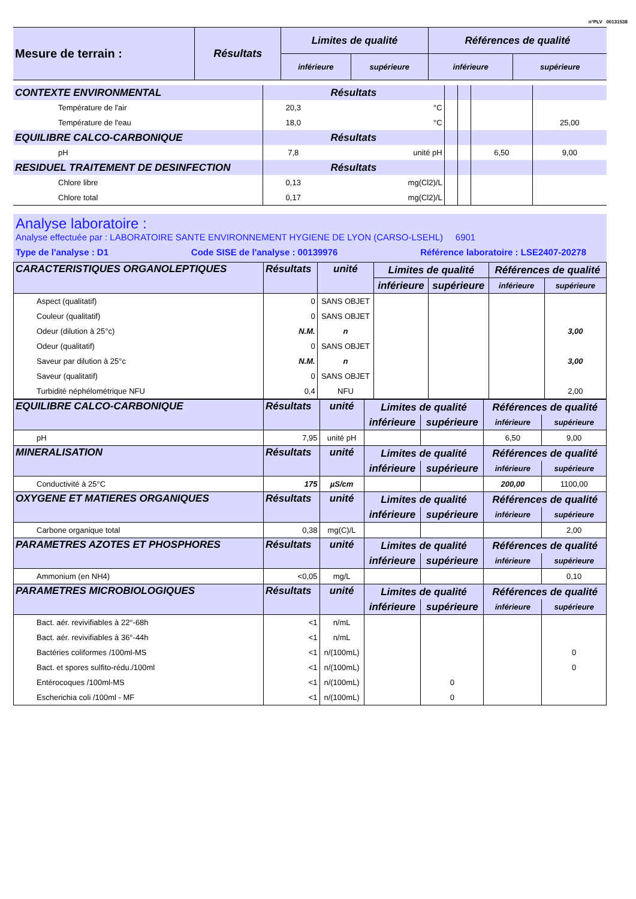n°PLV 00131538
| Mesure de terrain : | Résultats | Limites de qualité | | Références de qualité | |
| --- | --- | --- | --- | --- | --- |
| | | inférieure | supérieure | inférieure | supérieure |
| CONTEXTE ENVIRONMENTAL | Résultats | | | | | |
| Température de l'air | 20,3 | °C | | | | |
| Température de l'eau | 18,0 | °C | | | | 25,00 |
| EQUILIBRE CALCO-CARBONIQUE | Résultats | | | | | |
| pH | 7,8 | unité pH | | | 6,50 | 9,00 |
| RESIDUEL TRAITEMENT DE DESINFECTION | Résultats | | | | | |
| Chlore libre | 0,13 | mg(Cl2)/L | | | | |
| Chlore total | 0,17 | mg(Cl2)/L | | | | |
Analyse laboratoire :
Analyse effectuée par : LABORATOIRE SANTE ENVIRONNEMENT HYGIENE DE LYON (CARSO-LSEHL) 6901
Type de l'analyse : D1 Code SISE de l'analyse : 00139976 Référence laboratoire : LSE2407-20278
| CARACTERISTIQUES ORGANOLEPTIQUES | Résultats | unité | Limites de qualité | | Références de qualité | |
| | | | inférieure | supérieure | inférieure | supérieure |
| Aspect (qualitatif) | 0 | SANS OBJET | | | | |
| Couleur (qualitatif) | 0 | SANS OBJET | | | | |
| Odeur (dilution à 25°c) | N.M. | n | | | | 3,00 |
| Odeur (qualitatif) | 0 | SANS OBJET | | | | |
| Saveur par dilution à 25°c | N.M. | n | | | | 3,00 |
| Saveur (qualitatif) | 0 | SANS OBJET | | | | |
| Turbidité néphélométrique NFU | 0,4 | NFU | | | | 2,00 |
| EQUILIBRE CALCO-CARBONIQUE | Résultats | unité | Limites de qualité | | Références de qualité | |
| | | | inférieure | supérieure | inférieure | supérieure |
| pH | 7,95 | unité pH | | | 6,50 | 9,00 |
| MINERALISATION | Résultats | unité | Limites de qualité | | Références de qualité | |
| | | | inférieure | supérieure | inférieure | supérieure |
| Conductivité à 25°C | 175 | µS/cm | | | 200,00 | 1100,00 |
| OXYGENE ET MATIERES ORGANIQUES | Résultats | unité | Limites de qualité | | Références de qualité | |
| | | | inférieure | supérieure | inférieure | supérieure |
| Carbone organique total | 0,38 | mg(C)/L | | | | 2,00 |
| PARAMETRES AZOTES ET PHOSPHORES | Résultats | unité | Limites de qualité | | Références de qualité | |
| | | | inférieure | supérieure | inférieure | supérieure |
| Ammonium (en NH4) | <0,05 | mg/L | | | | 0,10 |
| PARAMETRES MICROBIOLOGIQUES | Résultats | unité | Limites de qualité | | Références de qualité | |
| | | | inférieure | supérieure | inférieure | supérieure |
| Bact. aér. revivifiables à 22°-68h | <1 | n/mL | | | | |
| Bact. aér. revivifiables à 36°-44h | <1 | n/mL | | | | |
| Bactéries coliformes /100ml-MS | <1 | n/(100mL) | | | | 0 |
| Bact. et spores sulfito-rédu./100ml | <1 | n/(100mL) | | | | 0 |
| Entérocoques /100ml-MS | <1 | n/(100mL) | | 0 | | |
| Escherichia coli /100ml - MF | <1 | n/(100mL) | | 0 | | |